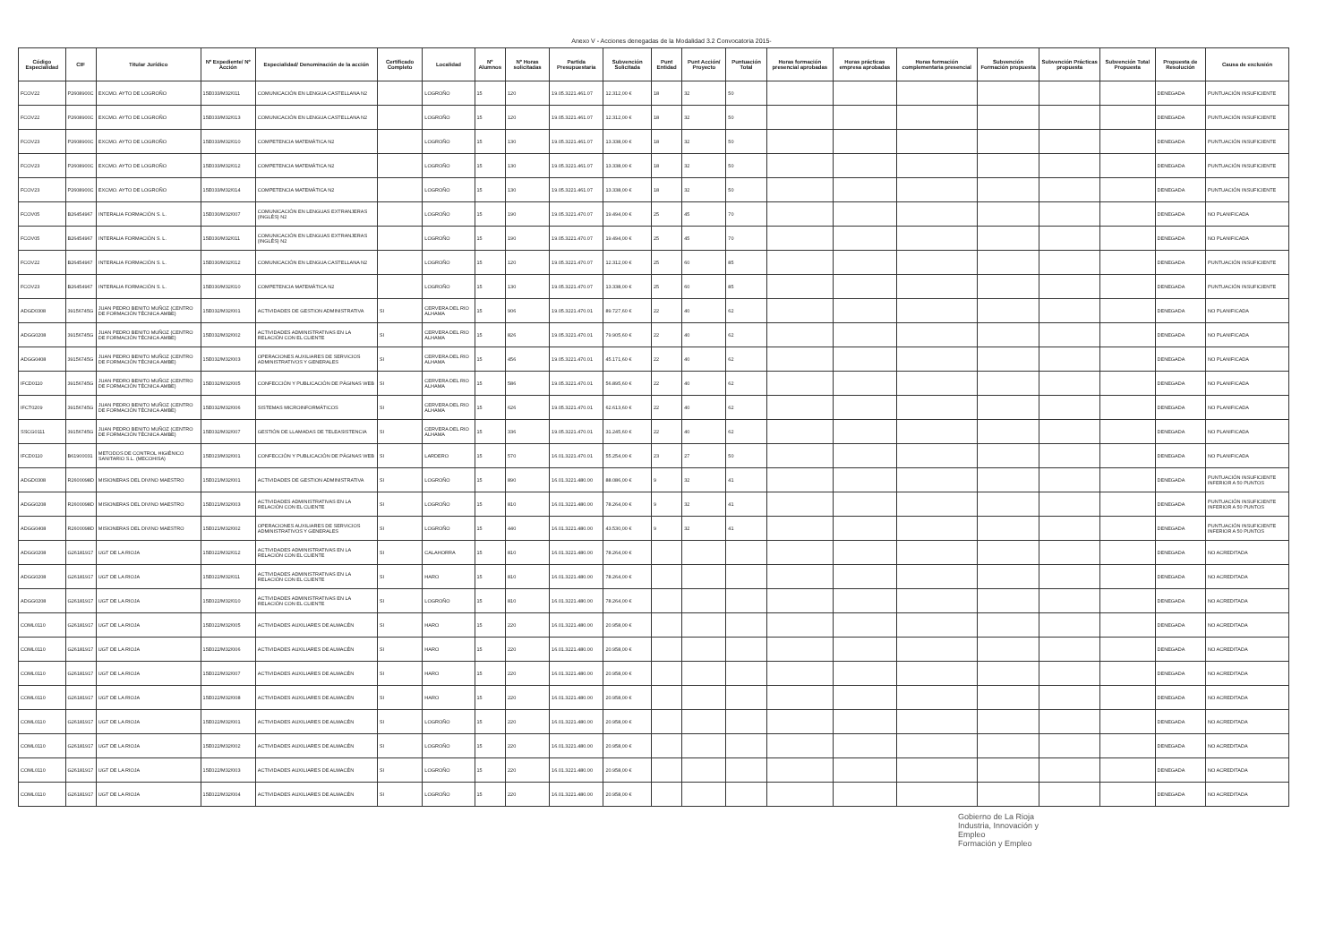Anexo V - Acciones denegadas de la Modalidad 3.2 Convocatoria 2015-
| Código Especialidad | CIF | Titular Jurídico | Nº Expediente/ Nº Acción | Especialidad/ Denominación de la acción | Certificado Completo | Localidad | Nº Alumnos | Nº Horas solicitadas | Partida Presupuestaria | Subvención Solicitada | Punt Entidad | Punt Acción/ Proyecto | Puntuación Total | Horas formación presencial aprobadas | Horas prácticas empresa aprobadas | Horas formación complementaria presencial | Subvención Formación propuesta | Subvención Prácticas propuesta | Subvención Total Propuesta | Propuesta de Resolución | Causa de exclusión |
| --- | --- | --- | --- | --- | --- | --- | --- | --- | --- | --- | --- | --- | --- | --- | --- | --- | --- | --- | --- | --- | --- |
| FCOV22 | P2608900C | EXCMO. AYTO DE LOGROÑO | 15E033/M32/011 | COMUNICACIÓN EN LENGUA CASTELLANA N2 | | LOGROÑO | 15 | 120 | 19.05.3221.461.07 | 12.312,00 € | 18 | 32 | 50 | | | | | | | DENEGADA | PUNTUACIÓN INSUFICIENTE |
| FCOV22 | P2608900C | EXCMO. AYTO DE LOGROÑO | 15E033/M32/013 | COMUNICACIÓN EN LENGUA CASTELLANA N2 | | LOGROÑO | 15 | 120 | 19.05.3221.461.07 | 12.312,00 € | 18 | 32 | 50 | | | | | | | DENEGADA | PUNTUACIÓN INSUFICIENTE |
| FCOV23 | P2608900C | EXCMO. AYTO DE LOGROÑO | 15E033/M32/010 | COMPETENCIA MATEMÁTICA N2 | | LOGROÑO | 15 | 130 | 19.05.3221.461.07 | 13.338,00 € | 18 | 32 | 50 | | | | | | | DENEGADA | PUNTUACIÓN INSUFICIENTE |
| FCOV23 | P2608900C | EXCMO. AYTO DE LOGROÑO | 15E033/M32/012 | COMPETENCIA MATEMÁTICA N2 | | LOGROÑO | 15 | 130 | 19.05.3221.461.07 | 13.338,00 € | 18 | 32 | 50 | | | | | | | DENEGADA | PUNTUACIÓN INSUFICIENTE |
| FCOV23 | P2608900C | EXCMO. AYTO DE LOGROÑO | 15E033/M32/014 | COMPETENCIA MATEMÁTICA N2 | | LOGROÑO | 15 | 130 | 19.05.3221.461.07 | 13.338,00 € | 18 | 32 | 50 | | | | | | | DENEGADA | PUNTUACIÓN INSUFICIENTE |
| FCOV05 | B26454967 | INTERALIA FORMACIÓN S. L. | 15E030/M32/007 | COMUNICACIÓN EN LENGUAS EXTRANJERAS (INGLÉS) N2 | | LOGROÑO | 15 | 190 | 19.05.3221.470.07 | 19.494,00 € | 25 | 45 | 70 | | | | | | | DENEGADA | NO PLANIFICADA |
| FCOV05 | B26454967 | INTERALIA FORMACIÓN S. L. | 15E030/M32/011 | COMUNICACIÓN EN LENGUAS EXTRANJERAS (INGLÉS) N2 | | LOGROÑO | 15 | 190 | 19.05.3221.470.07 | 19.494,00 € | 25 | 45 | 70 | | | | | | | DENEGADA | NO PLANIFICADA |
| FCOV22 | B26454967 | INTERALIA FORMACIÓN S. L. | 15E030/M32/012 | COMUNICACIÓN EN LENGUA CASTELLANA N2 | | LOGROÑO | 15 | 120 | 19.05.3221.470.07 | 12.312,00 € | 25 | 60 | 85 | | | | | | | DENEGADA | PUNTUACIÓN INSUFICIENTE |
| FCOV23 | B26454967 | INTERALIA FORMACIÓN S. L. | 15E030/M32/010 | COMPETENCIA MATEMÁTICA N2 | | LOGROÑO | 15 | 130 | 19.05.3221.470.07 | 13.338,00 € | 25 | 60 | 85 | | | | | | | DENEGADA | PUNTUACIÓN INSUFICIENTE |
| ADGD0308 | 39156745G | JUAN PEDRO BENITO MUÑOZ (CENTRO DE FORMACIÓN TÉCNICA AMBE) | 15E032/M32/001 | ACTIVIDADES DE GESTION ADMINISTRATIVA | SI | CERVERA DEL RIO ALHAMA | 15 | 906 | 19.05.3221.470.01 | 89.727,60 € | 22 | 40 | 62 | | | | | | | DENEGADA | NO PLANIFICADA |
| ADGG0208 | 39156745G | JUAN PEDRO BENITO MUÑOZ (CENTRO DE FORMACIÓN TÉCNICA AMBE) | 15E032/M32/002 | ACTIVIDADES ADMINISTRATIVAS EN LA RELACIÓN CON EL CLIENTE | SI | CERVERA DEL RIO ALHAMA | 15 | 826 | 19.05.3221.470.01 | 79.905,60 € | 22 | 40 | 62 | | | | | | | DENEGADA | NO PLANIFICADA |
| ADGG0408 | 39156745G | JUAN PEDRO BENITO MUÑOZ (CENTRO DE FORMACIÓN TÉCNICA AMBE) | 15E032/M32/003 | OPERACIONES AUXILIARES DE SERVICIOS ADMINISTRATIVOS Y GENERALES | SI | CERVERA DEL RIO ALHAMA | 15 | 456 | 19.05.3221.470.01 | 45.171,60 € | 22 | 40 | 62 | | | | | | | DENEGADA | NO PLANIFICADA |
| IFCD0110 | 39156745G | JUAN PEDRO BENITO MUÑOZ (CENTRO DE FORMACIÓN TÉCNICA AMBE) | 15E032/M32/005 | CONFECCIÓN Y PUBLICACIÓN DE PÁGINAS WEB | SI | CERVERA DEL RIO ALHAMA | 15 | 586 | 19.05.3221.470.01 | 56.895,60 € | 22 | 40 | 62 | | | | | | | DENEGADA | NO PLANIFICADA |
| IFCT0209 | 39156745G | JUAN PEDRO BENITO MUÑOZ (CENTRO DE FORMACIÓN TÉCNICA AMBE) | 15E032/M32/006 | SISTEMAS MICROINFORMÁTICOS | SI | CERVERA DEL RIO ALHAMA | 15 | 626 | 19.05.3221.470.01 | 62.613,60 € | 22 | 40 | 62 | | | | | | | DENEGADA | NO PLANIFICADA |
| SSCG0111 | 39156745G | JUAN PEDRO BENITO MUÑOZ (CENTRO DE FORMACIÓN TÉCNICA AMBE) | 15E032/M32/007 | GESTIÓN DE LLAMADAS DE TELEASISTENCIA | SI | CERVERA DEL RIO ALHAMA | 15 | 336 | 19.05.3221.470.01 | 31.245,60 € | 22 | 40 | 62 | | | | | | | DENEGADA | NO PLANIFICADA |
| IFCD0110 | B61900031 | METODOS DE CONTROL HIGIÉNICO SANITARIO S.L. (MECOHISA) | 15E023/M32/001 | CONFECCIÓN Y PUBLICACIÓN DE PÁGINAS WEB | SI | LARDERO | 15 | 570 | 16.01.3221.470.01 | 55.254,00 € | 23 | 27 | 50 | | | | | | | DENEGADA | NO PLANIFICADA |
| ADGD0308 | R2600098D | MISIONERAS DEL DIVINO MAESTRO | 15E021/M32/001 | ACTIVIDADES DE GESTION ADMINISTRATIVA | SI | LOGROÑO | 15 | 890 | 16.01.3221.480.00 | 88.086,00 € | 9 | 32 | 41 | | | | | | | DENEGADA | PUNTUACIÓN INSUFICIENTE INFERIOR A 50 PUNTOS |
| ADGG0208 | R2600098D | MISIONERAS DEL DIVINO MAESTRO | 15E021/M32/003 | ACTIVIDADES ADMINISTRATIVAS EN LA RELACIÓN CON EL CLIENTE | SI | LOGROÑO | 15 | 810 | 16.01.3221.480.00 | 78.264,00 € | 9 | 32 | 41 | | | | | | | DENEGADA | PUNTUACIÓN INSUFICIENTE INFERIOR A 50 PUNTOS |
| ADGG0408 | R2600098D | MISIONERAS DEL DIVINO MAESTRO | 15E021/M32/002 | OPERACIONES AUXILIARES DE SERVICIOS ADMINISTRATIVOS Y GENERALES | SI | LOGROÑO | 15 | 440 | 16.01.3221.480.00 | 43.530,00 € | 9 | 32 | 41 | | | | | | | DENEGADA | PUNTUACIÓN INSUFICIENTE INFERIOR A 50 PUNTOS |
| ADGG0208 | G26181917 | UGT DE LA RIOJA | 15E022/M32/012 | ACTIVIDADES ADMINISTRATIVAS EN LA RELACIÓN CON EL CLIENTE | SI | CALAHORRA | 15 | 810 | 16.01.3221.480.00 | 78.264,00 € | | | | | | | | | | DENEGADA | NO ACREDITADA |
| ADGG0208 | G26181917 | UGT DE LA RIOJA | 15E022/M32/011 | ACTIVIDADES ADMINISTRATIVAS EN LA RELACIÓN CON EL CLIENTE | SI | HARO | 15 | 810 | 16.01.3221.480.00 | 78.264,00 € | | | | | | | | | | DENEGADA | NO ACREDITADA |
| ADGG0208 | G26181917 | UGT DE LA RIOJA | 15E022/M32/010 | ACTIVIDADES ADMINISTRATIVAS EN LA RELACIÓN CON EL CLIENTE | SI | LOGROÑO | 15 | 810 | 16.01.3221.480.00 | 78.264,00 € | | | | | | | | | | DENEGADA | NO ACREDITADA |
| COML0110 | G26181917 | UGT DE LA RIOJA | 15E022/M32/005 | ACTIVIDADES AUXILIARES DE ALMACÉN | SI | HARO | 15 | 220 | 16.01.3221.480.00 | 20.958,00 € | | | | | | | | | | DENEGADA | NO ACREDITADA |
| COML0110 | G26181917 | UGT DE LA RIOJA | 15E022/M32/006 | ACTIVIDADES AUXILIARES DE ALMACÉN | SI | HARO | 15 | 220 | 16.01.3221.480.00 | 20.958,00 € | | | | | | | | | | DENEGADA | NO ACREDITADA |
| COML0110 | G26181917 | UGT DE LA RIOJA | 15E022/M32/007 | ACTIVIDADES AUXILIARES DE ALMACÉN | SI | HARO | 15 | 220 | 16.01.3221.480.00 | 20.958,00 € | | | | | | | | | | DENEGADA | NO ACREDITADA |
| COML0110 | G26181917 | UGT DE LA RIOJA | 15E022/M32/008 | ACTIVIDADES AUXILIARES DE ALMACÉN | SI | HARO | 15 | 220 | 16.01.3221.480.00 | 20.958,00 € | | | | | | | | | | DENEGADA | NO ACREDITADA |
| COML0110 | G26181917 | UGT DE LA RIOJA | 15E022/M32/001 | ACTIVIDADES AUXILIARES DE ALMACÉN | SI | LOGROÑO | 15 | 220 | 16.01.3221.480.00 | 20.958,00 € | | | | | | | | | | DENEGADA | NO ACREDITADA |
| COML0110 | G26181917 | UGT DE LA RIOJA | 15E022/M32/002 | ACTIVIDADES AUXILIARES DE ALMACÉN | SI | LOGROÑO | 15 | 220 | 16.01.3221.480.00 | 20.958,00 € | | | | | | | | | | DENEGADA | NO ACREDITADA |
| COML0110 | G26181917 | UGT DE LA RIOJA | 15E022/M32/003 | ACTIVIDADES AUXILIARES DE ALMACÉN | SI | LOGROÑO | 15 | 220 | 16.01.3221.480.00 | 20.958,00 € | | | | | | | | | | DENEGADA | NO ACREDITADA |
| COML0110 | G26181917 | UGT DE LA RIOJA | 15E022/M32/004 | ACTIVIDADES AUXILIARES DE ALMACÉN | SI | LOGROÑO | 15 | 220 | 16.01.3221.480.00 | 20.958,00 € | | | | | | | | | | DENEGADA | NO ACREDITADA |
Gobierno de La Rioja
Industria, Innovación y Empleo
Formación y Empleo